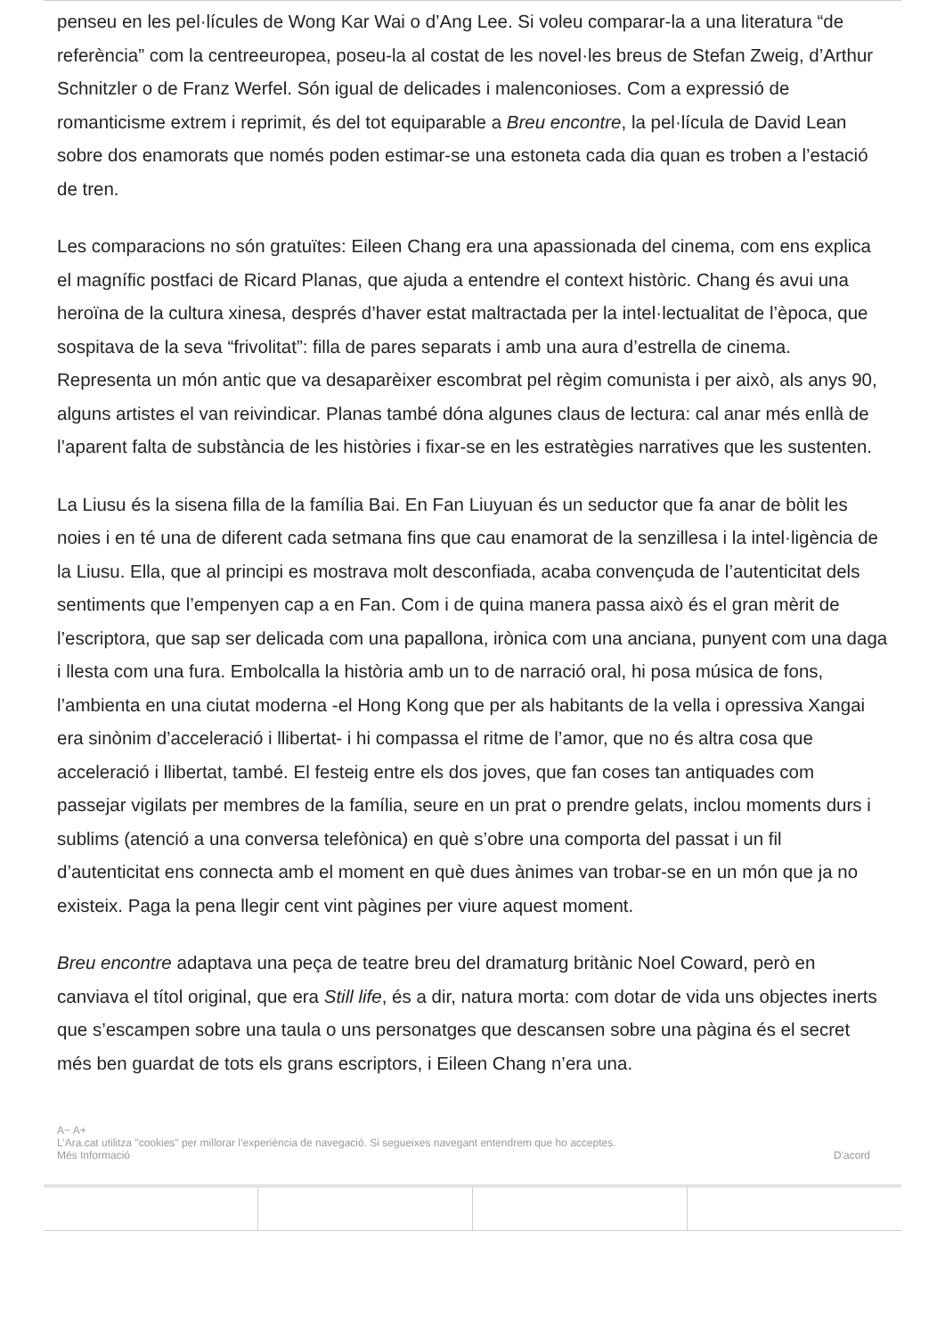penseu en les pel·lícules de Wong Kar Wai o d’Ang Lee. Si voleu comparar-la a una literatura “de referència” com la centreeuropea, poseu-la al costat de les novel·les breus de Stefan Zweig, d’Arthur Schnitzler o de Franz Werfel. Són igual de delicades i malenconioses. Com a expressió de romanticisme extrem i reprimit, és del tot equiparable a Breu encontre, la pel·lícula de David Lean sobre dos enamorats que només poden estimar-se una estoneta cada dia quan es troben a l’estació de tren.
Les comparacions no són gratuïtes: Eileen Chang era una apassionada del cinema, com ens explica el magnífic postfaci de Ricard Planas, que ajuda a entendre el context històric. Chang és avui una heroïna de la cultura xinesa, després d’haver estat maltractada per la intel·lectualitat de l’època, que sospitava de la seva “frivolitat”: filla de pares separats i amb una aura d’estrella de cinema. Representa un món antic que va desaparèixer escombrat pel règim comunista i per això, als anys 90, alguns artistes el van reivindicar. Planas també dóna algunes claus de lectura: cal anar més enllà de l’aparent falta de substància de les històries i fixar-se en les estratègies narratives que les sustenten.
La Liusu és la sisena filla de la família Bai. En Fan Liuyuan és un seductor que fa anar de bòlit les noies i en té una de diferent cada setmana fins que cau enamorat de la senzillesa i la intel·ligència de la Liusu. Ella, que al principi es mostrava molt desconfiada, acaba convençuda de l’autenticitat dels sentiments que l’empenyen cap a en Fan. Com i de quina manera passa això és el gran mèrit de l’escriptora, que sap ser delicada com una papallona, irònica com una anciana, punyent com una daga i llesta com una fura. Embolcalla la història amb un to de narració oral, hi posa música de fons, l’ambienta en una ciutat moderna -el Hong Kong que per als habitants de la vella i opressiva Xangai era sinònim d’acceleració i llibertat- i hi compassa el ritme de l’amor, que no és altra cosa que acceleració i llibertat, també. El festeig entre els dos joves, que fan coses tan antiquades com passejar vigilats per membres de la família, seure en un prat o prendre gelats, inclou moments durs i sublims (atenció a una conversa telefònica) en què s’obre una comporta del passat i un fil d’autenticitat ens connecta amb el moment en què dues ànimes van trobar-se en un món que ja no existeix. Paga la pena llegir cent vint pàgines per viure aquest moment.
Breu encontre adaptava una peça de teatre breu del dramaturg britànic Noel Coward, però en canviava el títol original, que era Still life, és a dir, natura morta: com dotar de vida uns objectes inerts que s’escampen sobre una taula o uns personatges que descansen sobre una pàgina és el secret més ben guardat de tots els grans escriptors, i Eileen Chang n’era una.
A− A+
L’Ara.cat utilitza "cookies" per millorar l’experiència de navegació. Si segueixes navegant entendrem que ho acceptes.
Més Informació
D'acord